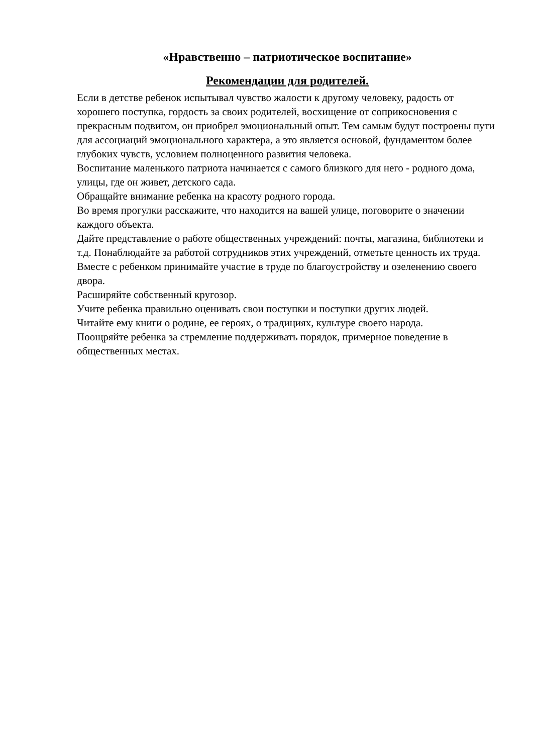«Нравственно – патриотическое воспитание»
Рекомендации для родителей.
Если в детстве ребенок испытывал чувство жалости к другому человеку, радость от хорошего поступка, гордость за своих родителей, восхищение от соприкосновения с прекрасным подвигом, он приобрел эмоциональный опыт. Тем самым будут построены пути для ассоциаций эмоционального характера, а это является основой, фундаментом более глубоких чувств, условием полноценного развития человека.
Воспитание маленького патриота начинается с самого близкого для него - родного дома, улицы, где он живет, детского сада.
Обращайте внимание ребенка на красоту родного города.
Во время прогулки расскажите, что находится на вашей улице, поговорите о значении каждого объекта.
Дайте представление о работе общественных учреждений: почты, магазина, библиотеки и т.д. Понаблюдайте за работой сотрудников этих учреждений, отметьте ценность их труда.
Вместе с ребенком принимайте участие в труде по благоустройству и озеленению своего двора.
Расширяйте собственный кругозор.
Учите ребенка правильно оценивать свои поступки и поступки других людей.
Читайте ему книги о родине, ее героях, о традициях, культуре своего народа.
Поощряйте ребенка за стремление поддерживать порядок, примерное поведение в общественных местах.